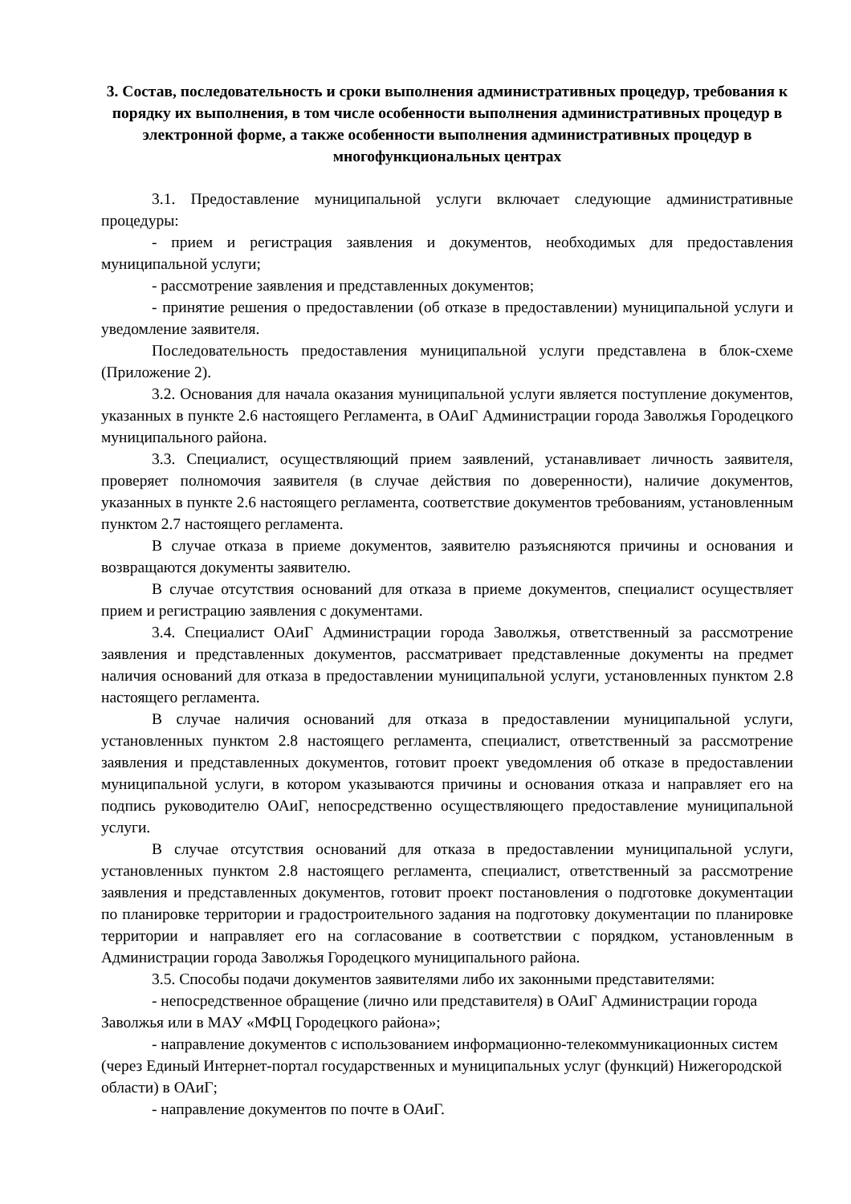3. Состав, последовательность и сроки выполнения административных процедур, требования к порядку их выполнения, в том числе особенности выполнения административных процедур в электронной форме, а также особенности выполнения административных процедур в многофункциональных центрах
3.1. Предоставление муниципальной услуги включает следующие административные процедуры:
- прием и регистрация заявления и документов, необходимых для предоставления муниципальной услуги;
- рассмотрение заявления и представленных документов;
- принятие решения о предоставлении (об отказе в предоставлении) муниципальной услуги и уведомление заявителя.
Последовательность предоставления муниципальной услуги представлена в блок-схеме (Приложение 2).
3.2. Основания для начала оказания муниципальной услуги является поступление документов, указанных в пункте 2.6 настоящего Регламента, в ОАиГ Администрации города Заволжья Городецкого муниципального района.
3.3. Специалист, осуществляющий прием заявлений, устанавливает личность заявителя, проверяет полномочия заявителя (в случае действия по доверенности), наличие документов, указанных в пункте 2.6 настоящего регламента, соответствие документов требованиям, установленным пунктом 2.7 настоящего регламента.
В случае отказа в приеме документов, заявителю разъясняются причины и основания и возвращаются документы заявителю.
В случае отсутствия оснований для отказа в приеме документов, специалист осуществляет прием и регистрацию заявления с документами.
3.4. Специалист ОАиГ Администрации города Заволжья, ответственный за рассмотрение заявления и представленных документов, рассматривает представленные документы на предмет наличия оснований для отказа в предоставлении муниципальной услуги, установленных пунктом 2.8 настоящего регламента.
В случае наличия оснований для отказа в предоставлении муниципальной услуги, установленных пунктом 2.8 настоящего регламента, специалист, ответственный за рассмотрение заявления и представленных документов, готовит проект уведомления об отказе в предоставлении муниципальной услуги, в котором указываются причины и основания отказа и направляет его на подпись руководителю ОАиГ, непосредственно осуществляющего предоставление муниципальной услуги.
В случае отсутствия оснований для отказа в предоставлении муниципальной услуги, установленных пунктом 2.8 настоящего регламента, специалист, ответственный за рассмотрение заявления и представленных документов, готовит проект постановления о подготовке документации по планировке территории и градостроительного задания на подготовку документации по планировке территории и направляет его на согласование в соответствии с порядком, установленным в Администрации города Заволжья Городецкого муниципального района.
3.5. Способы подачи документов заявителями либо их законными представителями:
- непосредственное обращение (лично или представителя) в ОАиГ Администрации города Заволжья или в МАУ «МФЦ Городецкого района»;
- направление документов с использованием информационно-телекоммуникационных систем (через Единый Интернет-портал государственных и муниципальных услуг (функций) Нижегородской области) в ОАиГ;
- направление документов по почте в ОАиГ.